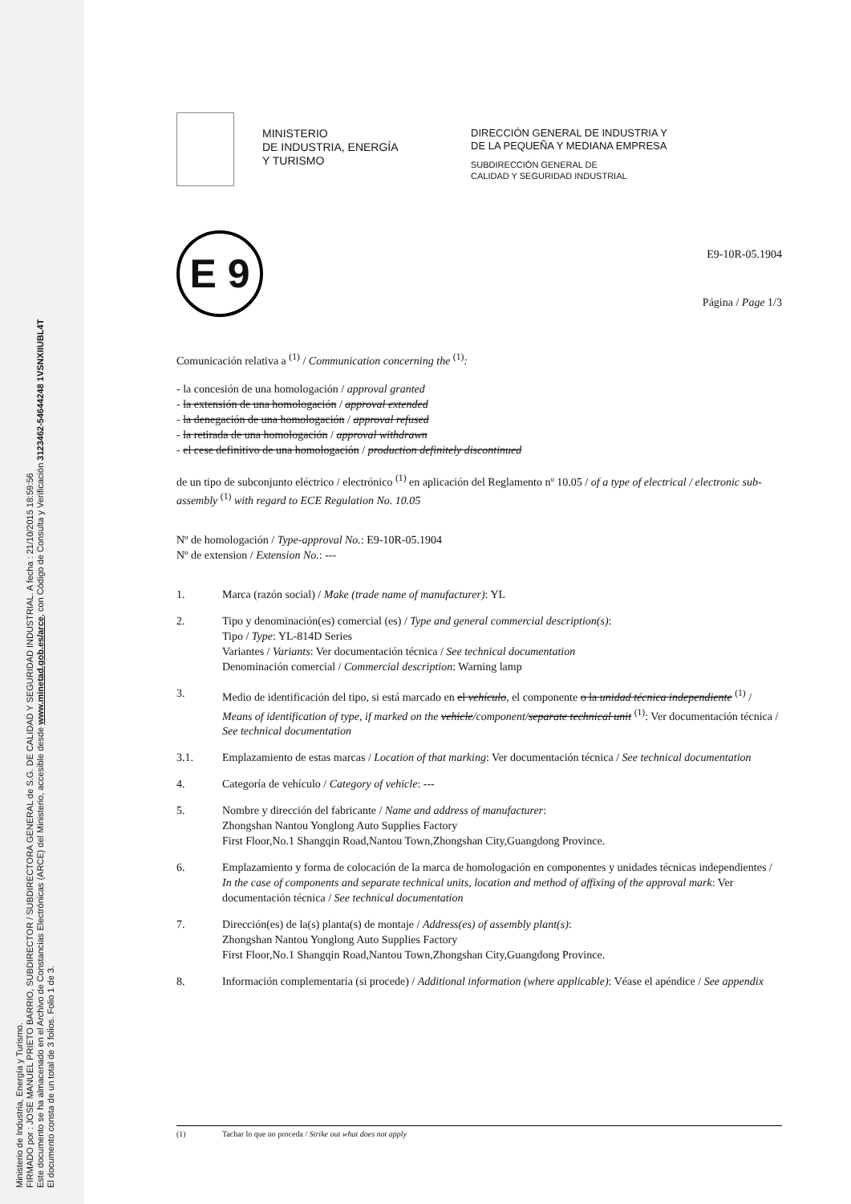Ministerio de Industria, Energía y Turismo.
FIRMADO por : JOSE MANUEL PRIETO BARRIO, SUBDIRECTOR / SUBDIRECTORA GENERAL de S.G. DE CALIDAD Y SEGURIDAD INDUSTRIAL. A fecha : 21/10/2015 18:59:56
Este documento se ha almacenado en el Archivo de Constancias Electrónicas (ARCE) del Ministerio, accesible desde www.minetad.gob.es/arce, con Código de Consulta y Verificación 3123462-54644248 1VSNXIIUBL4T
El documento consta de un total de 3 folios. Folio 1 de 3.
MINISTERIO
DE INDUSTRIA, ENERGÍA
Y TURISMO
DIRECCIÓN GENERAL DE INDUSTRIA Y
DE LA PEQUEÑA Y MEDIANA EMPRESA
SUBDIRECCIÓN GENERAL DE
CALIDAD Y SEGURIDAD INDUSTRIAL
E 9
E9-10R-05.1904
Página / Page 1/3
Comunicación relativa a <sup>(1)</sup> / Communication concerning the <sup>(1)</sup>:
- la concesión de una homologación / approval granted
- la extensión de una homologación / approval extended
- la denegación de una homologación / approval refused
- la retirada de una homologación / approval withdrawn
- el cese definitivo de una homologación / production definitely discontinued
de un tipo de subconjunto eléctrico / electrónico <sup>(1)</sup> en aplicación del Reglamento nº 10.05 / of a type of electrical / electronic sub-assembly <sup>(1)</sup> with regard to ECE Regulation No. 10.05
Nº de homologación / Type-approval No.: E9-10R-05.1904
Nº de extension / Extension No.: ---
1. Marca (razón social) / Make (trade name of manufacturer): YL
2. Tipo y denominación(es) comercial (es) / Type and general commercial description(s):
Tipo / Type: YL-814D Series
Variantes / Variants: Ver documentación técnica / See technical documentation
Denominación comercial / Commercial description: Warning lamp
3. Medio de identificación del tipo, si está marcado en el vehículo, el componente o la unidad técnica independiente <sup>(1)</sup> / Means of identification of type, if marked on the vehicle/component/separate technical unit <sup>(1)</sup>: Ver documentación técnica / See technical documentation
3.1. Emplazamiento de estas marcas / Location of that marking: Ver documentación técnica / See technical documentation
4. Categoría de vehículo / Category of vehicle: ---
5. Nombre y dirección del fabricante / Name and address of manufacturer:
Zhongshan Nantou Yonglong Auto Supplies Factory
First Floor,No.1 Shangqin Road,Nantou Town,Zhongshan City,Guangdong Province.
6. Emplazamiento y forma de colocación de la marca de homologación en componentes y unidades técnicas independientes / In the case of components and separate technical units, location and method of affixing of the approval mark: Ver documentación técnica / See technical documentation
7. Dirección(es) de la(s) planta(s) de montaje / Address(es) of assembly plant(s):
Zhongshan Nantou Yonglong Auto Supplies Factory
First Floor,No.1 Shangqin Road,Nantou Town,Zhongshan City,Guangdong Province.
8. Información complementaria (si procede) / Additional information (where applicable): Véase el apéndice / See appendix
(1) Tachar lo que no proceda / Strike out what does not apply